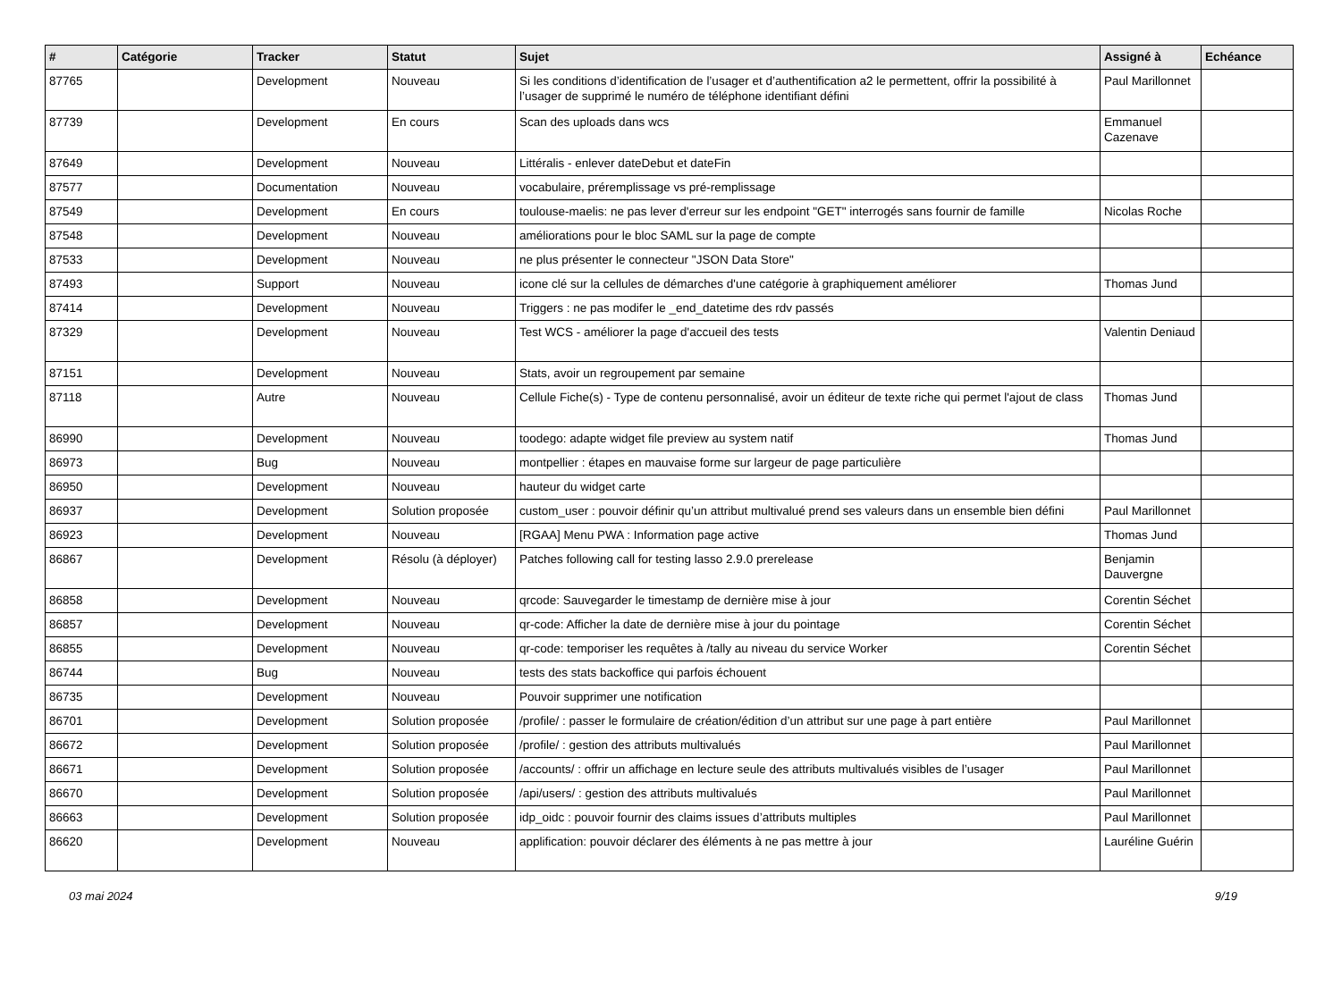| # | Catégorie | Tracker | Statut | Sujet | Assigné à | Echéance |
| --- | --- | --- | --- | --- | --- | --- |
| 87765 | | Development | Nouveau | Si les conditions d’identification de l’usager et d’authentification a2 le permettent, offrir la possibilité à l’usager de supprimé le numéro de téléphone identifiant défini | Paul Marillonnet | |
| 87739 | | Development | En cours | Scan des uploads dans wcs | Emmanuel Cazenave | |
| 87649 | | Development | Nouveau | Littéralis - enlever dateDebut et dateFin | | |
| 87577 | | Documentation | Nouveau | vocabulaire, préremplissage vs pré-remplissage | | |
| 87549 | | Development | En cours | toulouse-maelis: ne pas lever d'erreur sur les endpoint "GET" interrogés sans fournir de famille | Nicolas Roche | |
| 87548 | | Development | Nouveau | améliorations pour le bloc SAML sur la page de compte | | |
| 87533 | | Development | Nouveau | ne plus présenter le connecteur "JSON Data Store" | | |
| 87493 | | Support | Nouveau | icone clé sur la cellules de démarches d'une catégorie à graphiquement améliorer | Thomas Jund | |
| 87414 | | Development | Nouveau | Triggers : ne pas modifer le _end_datetime des rdv passés | | |
| 87329 | | Development | Nouveau | Test WCS - améliorer la page d'accueil des tests | Valentin Deniaud | |
| 87151 | | Development | Nouveau | Stats, avoir un regroupement par semaine | | |
| 87118 | | Autre | Nouveau | Cellule Fiche(s) - Type de contenu personnalisé, avoir un éditeur de texte riche qui permet l'ajout de class | Thomas Jund | |
| 86990 | | Development | Nouveau | toodego: adapte widget file preview au system natif | Thomas Jund | |
| 86973 | | Bug | Nouveau | montpellier : étapes en mauvaise forme sur largeur de page particulière | | |
| 86950 | | Development | Nouveau | hauteur du widget carte | | |
| 86937 | | Development | Solution proposée | custom_user : pouvoir définir qu’un attribut multivalué prend ses valeurs dans un ensemble bien défini | Paul Marillonnet | |
| 86923 | | Development | Nouveau | [RGAA] Menu PWA : Information page active | Thomas Jund | |
| 86867 | | Development | Résolu (à déployer) | Patches following call for testing lasso 2.9.0 prerelease | Benjamin Dauvergne | |
| 86858 | | Development | Nouveau | qrcode: Sauvegarder le timestamp de dernière mise à jour | Corentin Séchet | |
| 86857 | | Development | Nouveau | qr-code: Afficher la date de dernière mise à jour du pointage | Corentin Séchet | |
| 86855 | | Development | Nouveau | qr-code: temporiser les requêtes à /tally au niveau du service Worker | Corentin Séchet | |
| 86744 | | Bug | Nouveau | tests des stats backoffice qui parfois échouent | | |
| 86735 | | Development | Nouveau | Pouvoir supprimer une notification | | |
| 86701 | | Development | Solution proposée | /profile/ : passer le formulaire de création/édition d’un attribut sur une page à part entière | Paul Marillonnet | |
| 86672 | | Development | Solution proposée | /profile/ : gestion des attributs multivalués | Paul Marillonnet | |
| 86671 | | Development | Solution proposée | /accounts/ : offrir un affichage en lecture seule des attributs multivalués visibles de l’usager | Paul Marillonnet | |
| 86670 | | Development | Solution proposée | /api/users/ : gestion des attributs multivalués | Paul Marillonnet | |
| 86663 | | Development | Solution proposée | idp_oidc : pouvoir fournir des claims issues d’attributs multiples | Paul Marillonnet | |
| 86620 | | Development | Nouveau | applification: pouvoir déclarer des éléments à ne pas mettre à jour | Lauréline Guérin | |
03 mai 2024 9/19